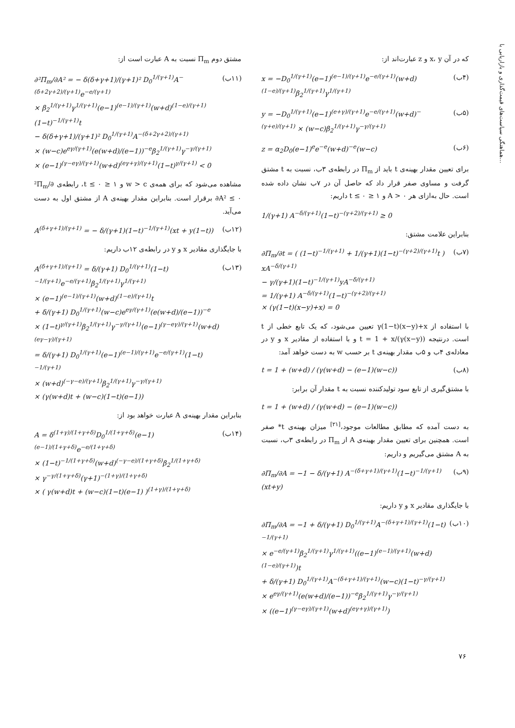هماهنگی سیاست‌های قیمت‌گذاری و بازاریابی با...
که در آن x، y و z عبارت‌اند از:
x = −D<sub>0</sub><sup>1/(γ+1)</sup>(e−1)<sup>(e−1)/(γ+1)</sup>e<sup>−e/(γ+1)</sup>(w+d)<sup>(1−e)/(γ+1)</sup>β<sub>2</sub><sup>1/(γ+1)</sup>γ<sup>1/(γ+1)</sup> (۴ب)
y = −D<sub>0</sub><sup>1/(γ+1)</sup>(e−1)<sup>(e+γ)/(γ+1)</sup>e<sup>−e/(γ+1)</sup>(w+d)<sup>−(γ+e)/(γ+1)</sup> × (w−c)β<sub>2</sub><sup>1/(γ+1)</sup>γ<sup>−γ/(γ+1)</sup> (۵ب)
z = α<sub>2</sub>D<sub>0</sub>(e−1)<sup>e</sup>e<sup>−e</sup>(w+d)<sup>−e</sup>(w−c) (۶ب)
برای تعیین مقدار بهینه‌ی t باید از Π<sub>m</sub> در رابطه‌ی ۳ب، نسبت به t مشتق گرفت و مساوی صفر قرار داد که حاصل آن در ۷ب نشان داده شده است. حال به‌ازای هر A > ۰ و ۱ ≤ t ≤ ۰ داریم:
1/(γ+1) A<sup>−δ/(γ+1)</sup>(1−t)<sup>−(γ+2)/(γ+1)</sup> ≥ 0
بنابراین علامت مشتق:
∂Π<sub>m</sub>/∂t = ( (1−t)<sup>−1/(γ+1)</sup> + 1/(γ+1)(1−t)<sup>−(γ+2)/(γ+1)</sup>t ) xA<sup>−δ/(γ+1)</sup>
− γ/(γ+1)(1−t)<sup>−1/(γ+1)</sup>yA<sup>−δ/(γ+1)</sup>
= 1/(γ+1) A<sup>−δ/(γ+1)</sup>(1−t)<sup>−(γ+2)/(γ+1)</sup>
× (γ(1−t)(x−y)+x) = 0 (۷ب)
با استفاده از γ(1−t)(x−y)+x تعیین می‌شود، که یک تابع خطی از t است. درنتیجه t = 1 + x/(γ(x−y)) و با استفاده از مقادیر x و y در معادله‌ی ۴ب و ۵ب مقدار بهینه‌ی t بر حسب w به دست خواهد آمد:
t = 1 + (w+d) / (γ(w+d) − (e−1)(w−c)) (۸ب)
با مشتق‌گیری از تابع سود تولیدکننده نسبت به t مقدار آن برابر:
t = 1 + (w+d) / (γ(w+d) − (e−1)(w−c))
به دست آمده که مطابق مطالعات موجود،<sup>[۲۱]</sup> میزان بهینه‌ی t* صفر است. همچنین برای تعیین مقدار بهینه‌ی A از Π<sub>m</sub> در رابطه‌ی ۳ب، نسبت به A مشتق می‌گیریم و داریم:
∂Π<sub>m</sub>/∂A = −1 − δ/(γ+1) A<sup>−(δ+γ+1)/(γ+1)</sup>(1−t)<sup>−1/(γ+1)</sup>(xt+y) (۹ب)
با جایگذاری مقادیر x و y داریم:
∂Π<sub>m</sub>/∂A = −1 + δ/(γ+1) D<sub>0</sub><sup>1/(γ+1)</sup>A<sup>−(δ+γ+1)/(γ+1)</sup>(1−t)<sup>−1/(γ+1)</sup>
× e<sup>−e/(γ+1)</sup>β<sub>2</sub><sup>1/(γ+1)</sup>γ<sup>1/(γ+1)</sup>((e−1)<sup>(e−1)/(γ+1)</sup>(w+d)<sup>(1−e)/(γ+1)</sup>)t
+ δ/(γ+1) D<sub>0</sub><sup>1/(γ+1)</sup>A<sup>−(δ+γ+1)/(γ+1)</sup>(w−c)(1−t)<sup>−γ/(γ+1)</sup>
× e<sup>eγ/(γ+1)</sup>(e(w+d)/(e−1))<sup>−e</sup>β<sub>2</sub><sup>1/(γ+1)</sup>γ<sup>−γ/(γ+1)</sup>
× ((e−1)<sup>(γ−eγ)/(γ+1)</sup>(w+d)<sup>(eγ+γ)/(γ+1)</sup>) (۱۰ب)
مشتق دوم Π<sub>m</sub> نسبت به A عبارت است از:
∂²Π<sub>m</sub>/∂A² = − δ(δ+γ+1)/(γ+1)² D<sub>0</sub><sup>1/(γ+1)</sup>A<sup>−(δ+2γ+2)/(γ+1)</sup>e<sup>−e/(γ+1)</sup>
× β<sub>2</sub><sup>1/(γ+1)</sup>γ<sup>1/(γ+1)</sup>(e−1)<sup>(e−1)/(γ+1)</sup>(w+d)<sup>(1−e)/(γ+1)</sup>(1−t)<sup>−1/(γ+1)</sup>t
− δ(δ+γ+1)/(γ+1)² D<sub>0</sub><sup>1/(γ+1)</sup>A<sup>−(δ+2γ+2)/(γ+1)</sup>
× (w−c)e<sup>eγ/(γ+1)</sup>(e(w+d)/(e−1))<sup>−e</sup>β<sub>2</sub><sup>1/(γ+1)</sup>γ<sup>−γ/(γ+1)</sup>
× (e−1)<sup>(γ−eγ)/(γ+1)</sup>(w+d)<sup>(eγ+γ)/(γ+1)</sup>(1−t)<sup>γ/(γ+1)</sup> < 0 (۱۱ب)
مشاهده می‌شود که برای همه‌ی w > c و ۱ ≤ t ≤ ۰، رابطه‌ی ∂²Π<sub>m</sub>/∂A² ≤ ۰ برقرار است. بنابراین مقدار بهینه‌ی A از مشتق اول به دست می‌آید.
A<sup>(δ+γ+1)/(γ+1)</sup> = − δ/(γ+1)(1−t)<sup>−1/(γ+1)</sup>(xt + y(1−t)) (۱۲ب)
با جایگذاری مقادیر x و y در رابطه‌ی ۱۲ب داریم:
A<sup>(δ+γ+1)/(γ+1)</sup> = δ/(γ+1) D<sub>0</sub><sup>1/(γ+1)</sup>(1−t)<sup>−1/(γ+1)</sup>e<sup>−e/(γ+1)</sup>β<sub>2</sub><sup>1/(γ+1)</sup>γ<sup>1/(γ+1)</sup>
× (e−1)<sup>(e−1)/(γ+1)</sup>(w+d)<sup>(1−e)/(γ+1)</sup>t
+ δ/(γ+1) D<sub>0</sub><sup>1/(γ+1)</sup>(w−c)e<sup>eγ/(γ+1)</sup>(e(w+d)/(e−1))<sup>−e</sup>
× (1−t)<sup>γ/(γ+1)</sup>β<sub>2</sub><sup>1/(γ+1)</sup>γ<sup>−γ/(γ+1)</sup>(e−1)<sup>(γ−eγ)/(γ+1)</sup>(w+d)<sup>(eγ−γ)/(γ+1)</sup>
= δ/(γ+1) D<sub>0</sub><sup>1/(γ+1)</sup>(e−1)<sup>(e−1)/(γ+1)</sup>e<sup>−e/(γ+1)</sup>(1−t)<sup>−1/(γ+1)</sup>
× (w+d)<sup>(−γ−e)/(γ+1)</sup>β<sub>2</sub><sup>1/(γ+1)</sup>γ<sup>−γ/(γ+1)</sup>
× (γ(w+d)t + (w−c)(1−t)(e−1)) (۱۳ب)
بنابراین مقدار بهینه‌ی A عبارت خواهد بود از:
A = δ<sup>(1+γ)/(1+γ+δ)</sup>D<sub>0</sub><sup>1/(1+γ+δ)</sup>(e−1)<sup>(e−1)/(1+γ+δ)</sup>e<sup>−e/(1+γ+δ)</sup>
× (1−t)<sup>−1/(1+γ+δ)</sup>(w+d)<sup>(−γ−e)/(1+γ+δ)</sup>β<sub>2</sub><sup>1/(1+γ+δ)</sup>
× γ<sup>−γ/(1+γ+δ)</sup>(γ+1)<sup>−(1+γ)/(1+γ+δ)</sup>
× ( γ(w+d)t + (w−c)(1−t)(e−1) )<sup>(1+γ)/(1+γ+δ)</sup> (۱۴ب)
۷۶